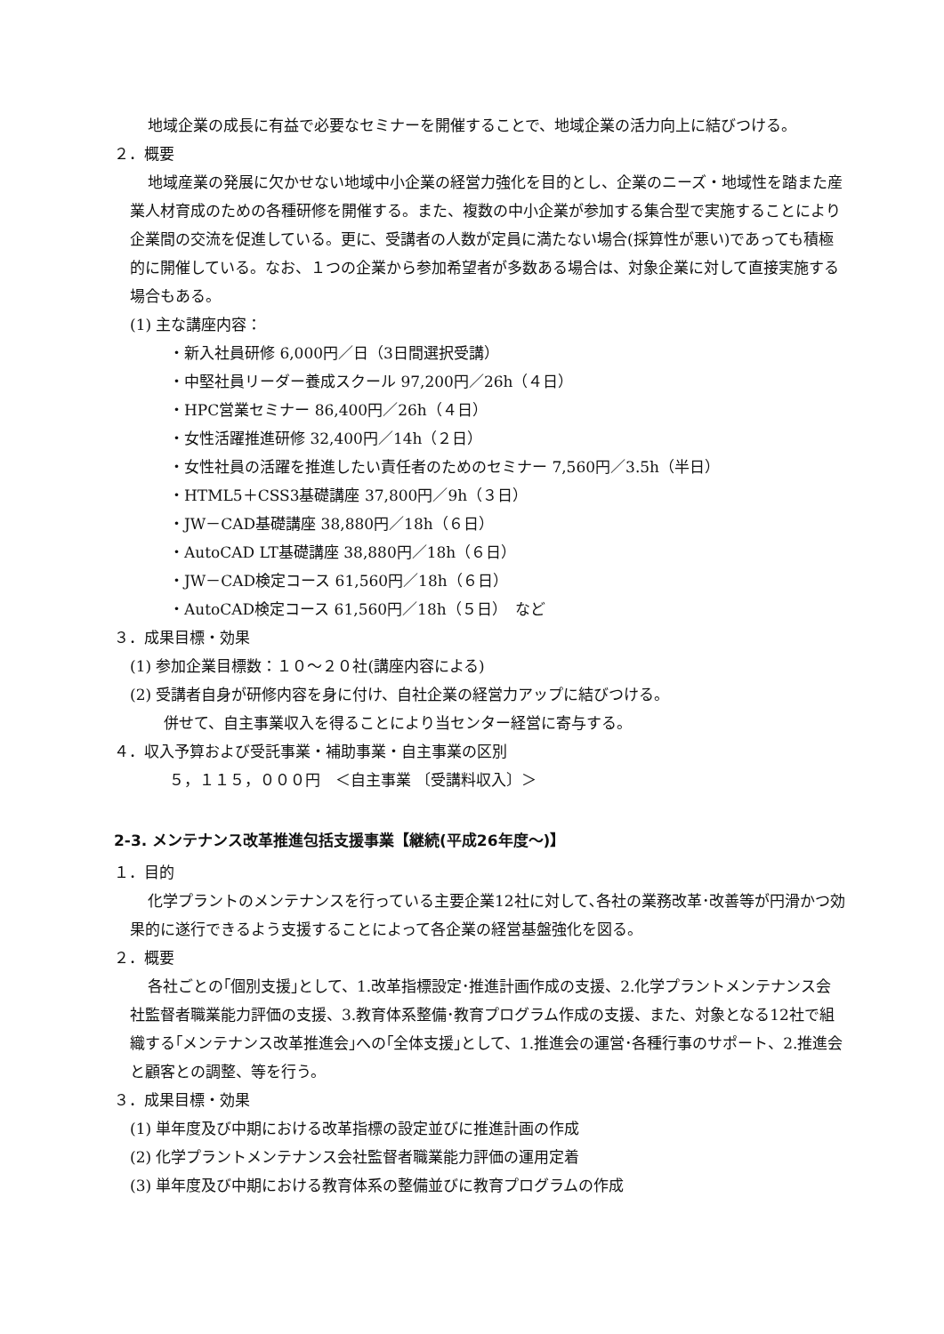地域企業の成長に有益で必要なセミナーを開催することで、地域企業の活力向上に結びつける。
２．概要
地域産業の発展に欠かせない地域中小企業の経営力強化を目的とし、企業のニーズ・地域性を踏また産業人材育成のための各種研修を開催する。また、複数の中小企業が参加する集合型で実施することにより企業間の交流を促進している。更に、受講者の人数が定員に満たない場合(採算性が悪い)であっても積極的に開催している。なお、１つの企業から参加希望者が多数ある場合は、対象企業に対して直接実施する場合もある。
(1) 主な講座内容：
・新入社員研修 6,000円／日（3日間選択受講）
・中堅社員リーダー養成スクール 97,200円／26h（４日）
・HPC営業セミナー 86,400円／26h（４日）
・女性活躍推進研修 32,400円／14h（２日）
・女性社員の活躍を推進したい責任者のためのセミナー 7,560円／3.5h（半日）
・HTML5＋CSS3基礎講座 37,800円／9h（３日）
・JW－CAD基礎講座 38,880円／18h（６日）
・AutoCAD LT基礎講座 38,880円／18h（６日）
・JW－CAD検定コース 61,560円／18h（６日）
・AutoCAD検定コース 61,560円／18h（５日）　など
３．成果目標・効果
(1) 参加企業目標数：１０～２０社(講座内容による)
(2) 受講者自身が研修内容を身に付け、自社企業の経営力アップに結びつける。
併せて、自主事業収入を得ることにより当センター経営に寄与する。
４．収入予算および受託事業・補助事業・自主事業の区別
５，１１５，０００円　＜自主事業 〔受講料収入〕＞
2-3. メンテナンス改革推進包括支援事業【継続(平成26年度～)】
１．目的
化学プラントのメンテナンスを行っている主要企業12社に対して､各社の業務改革･改善等が円滑かつ効果的に遂行できるよう支援することによって各企業の経営基盤強化を図る。
２．概要
各社ごとの｢個別支援｣として、1.改革指標設定･推進計画作成の支援、2.化学プラントメンテナンス会社監督者職業能力評価の支援、3.教育体系整備･教育プログラム作成の支援、また、対象となる12社で組織する｢メンテナンス改革推進会｣への｢全体支援｣として、1.推進会の運営･各種行事のサポート、2.推進会と顧客との調整、等を行う。
３．成果目標・効果
(1) 単年度及び中期における改革指標の設定並びに推進計画の作成
(2) 化学プラントメンテナンス会社監督者職業能力評価の運用定着
(3) 単年度及び中期における教育体系の整備並びに教育プログラムの作成